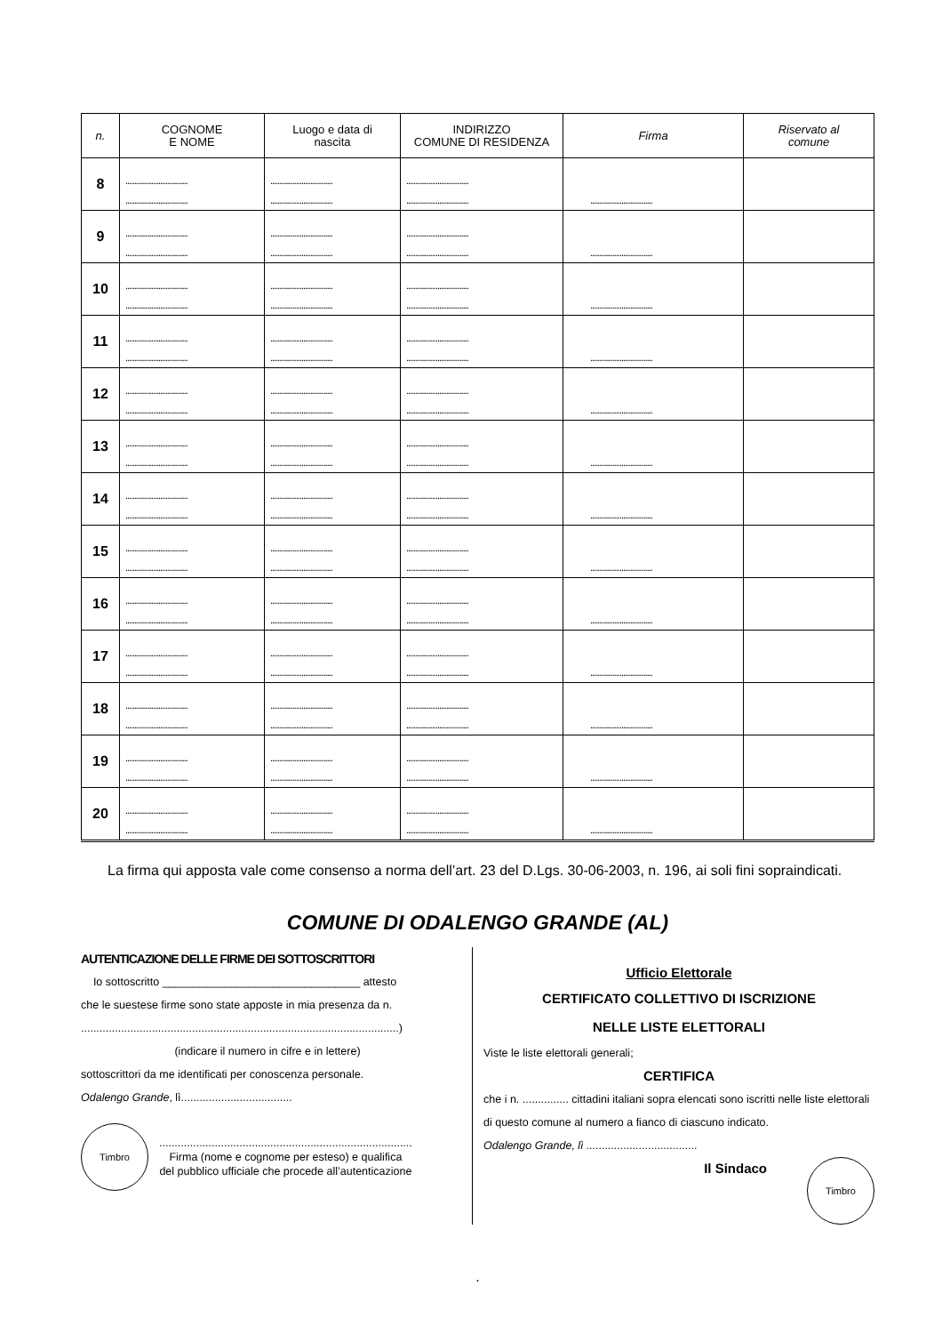| n. | COGNOME E NOME | Luogo e data di nascita | INDIRIZZO COMUNE DI RESIDENZA | Firma | Riservato al comune |
| --- | --- | --- | --- | --- | --- |
| 8 | .................................. .................................. | .................................. .................................. | .................................. .................................. | .................................. | |
| 9 | .................................. .................................. | .................................. .................................. | .................................. .................................. | .................................. | |
| 10 | .................................. .................................. | .................................. .................................. | .................................. .................................. | .................................. | |
| 11 | .................................. .................................. | .................................. .................................. | .................................. .................................. | .................................. | |
| 12 | .................................. .................................. | .................................. .................................. | .................................. .................................. | .................................. | |
| 13 | .................................. .................................. | .................................. .................................. | .................................. .................................. | .................................. | |
| 14 | .................................. .................................. | .................................. .................................. | .................................. .................................. | .................................. | |
| 15 | .................................. .................................. | .................................. .................................. | .................................. .................................. | .................................. | |
| 16 | .................................. .................................. | .................................. .................................. | .................................. .................................. | .................................. | |
| 17 | .................................. .................................. | .................................. .................................. | .................................. .................................. | .................................. | |
| 18 | .................................. .................................. | .................................. .................................. | .................................. .................................. | .................................. | |
| 19 | .................................. .................................. | .................................. .................................. | .................................. .................................. | .................................. | |
| 20 | .................................. .................................. | .................................. .................................. | .................................. .................................. | .................................. | |
La firma qui apposta vale come consenso a norma dell’art. 23 del D.Lgs. 30-06-2003, n. 196, ai soli fini sopraindicati.
COMUNE DI ODALENGO GRANDE (AL)
AUTENTICAZIONE DELLE FIRME DEI SOTTOSCRITTORI
Io sottoscritto ________________________________ attesto
che le suestese firme sono state apposte in mia presenza da n.
.......................................................................................................)
(indicare il numero in cifre e in lettere)
sottoscrittori da me identificati per conoscenza personale.
Odalengo Grande, lì....................................
Timbro
..................................................................................
Firma (nome e cognome per esteso) e qualifica
del pubblico ufficiale che procede all’autenticazione
Ufficio Elettorale
CERTIFICATO COLLETTIVO DI ISCRIZIONE
NELLE LISTE ELETTORALI
Viste le liste elettorali generali;
CERTIFICA
che i n. ............... cittadini italiani sopra elencati sono iscritti nelle liste elettorali di questo comune al numero a fianco di ciascuno indicato.
Odalengo Grande, lì ....................................
Il Sindaco
Timbro
.